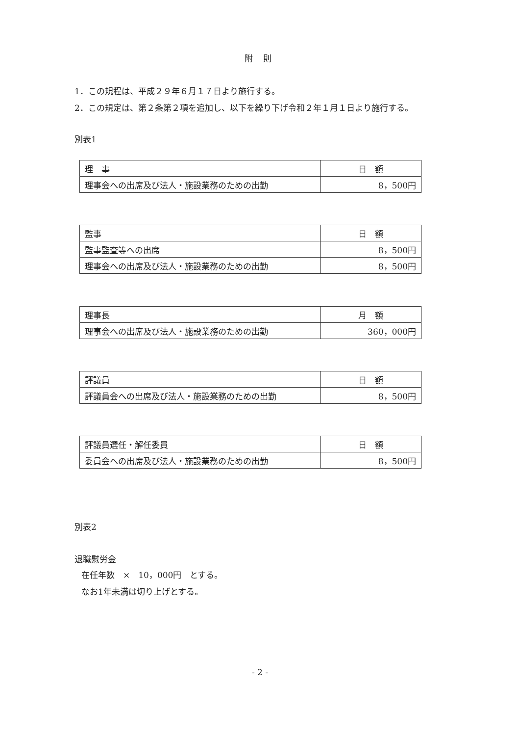附 則
1．この規程は、平成２９年６月１７日より施行する。
2．この規定は、第２条第２項を追加し、以下を繰り下げ令和２年１月１日より施行する。
別表1
| 理 事 | 日 額 |
| 理事会への出席及び法人・施設業務のための出勤 | 8，500円 |
| 監事 | 日 額 |
| 監事監査等への出席 | 8，500円 |
| 理事会への出席及び法人・施設業務のための出勤 | 8，500円 |
| 理事長 | 月 額 |
| 理事会への出席及び法人・施設業務のための出勤 | 360，000円 |
| 評議員 | 日 額 |
| 評議員会への出席及び法人・施設業務のための出勤 | 8，500円 |
| 評議員選任・解任委員 | 日 額 |
| 委員会への出席及び法人・施設業務のための出勤 | 8，500円 |
別表2
退職慰労金
在任年数　×　10，000円　とする。
なお1年未満は切り上げとする。
- 2 -